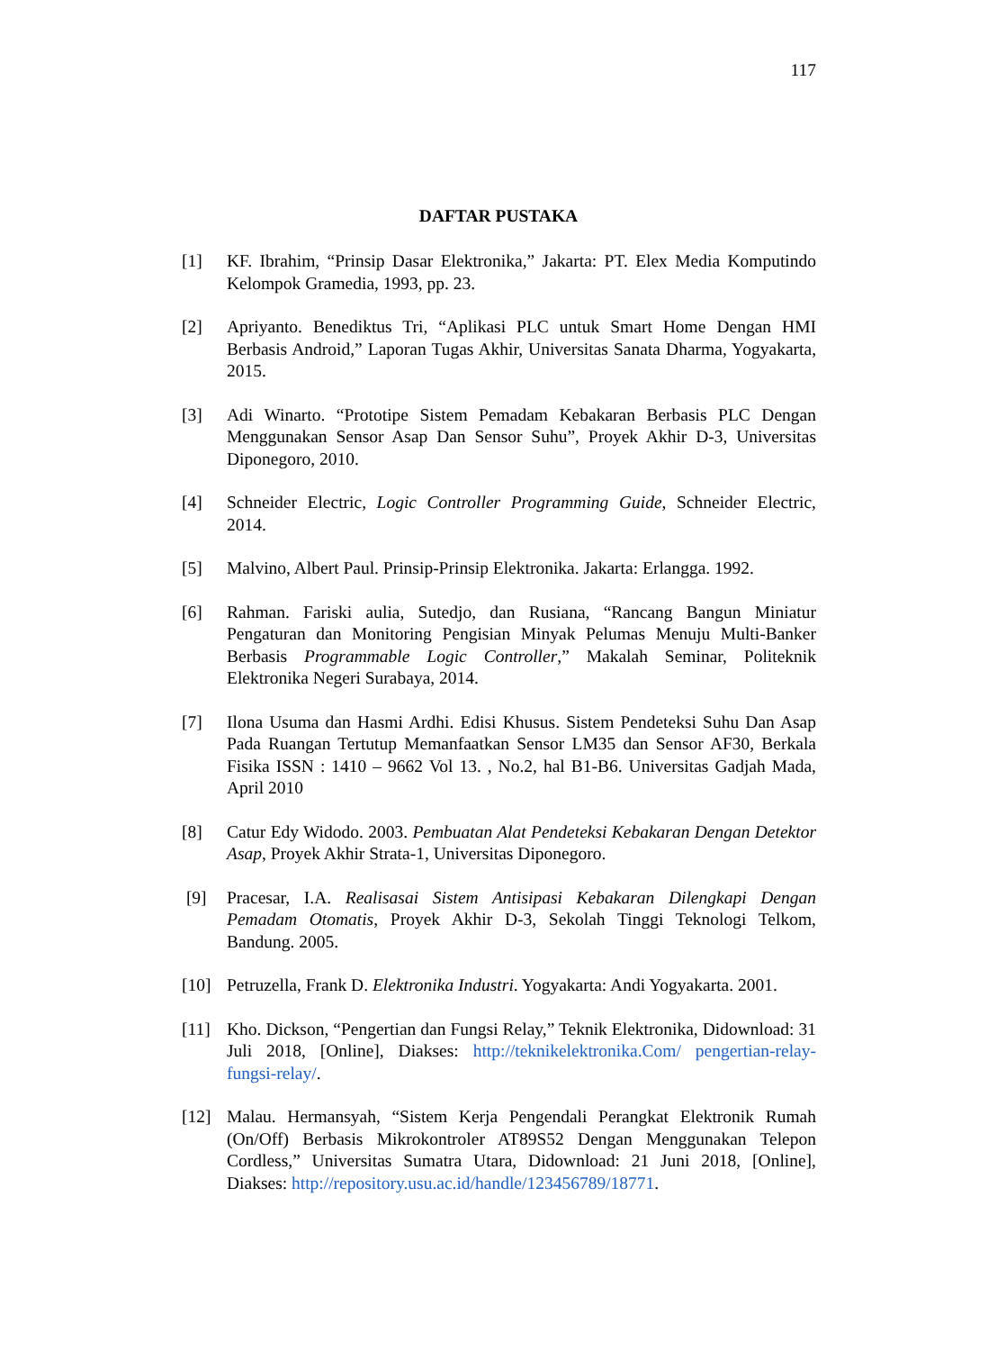117
DAFTAR PUSTAKA
[1] KF. Ibrahim, “Prinsip Dasar Elektronika,” Jakarta: PT. Elex Media Komputindo Kelompok Gramedia, 1993, pp. 23.
[2] Apriyanto. Benediktus Tri, “Aplikasi PLC untuk Smart Home Dengan HMI Berbasis Android,” Laporan Tugas Akhir, Universitas Sanata Dharma, Yogyakarta, 2015.
[3] Adi Winarto. “Prototipe Sistem Pemadam Kebakaran Berbasis PLC Dengan Menggunakan Sensor Asap Dan Sensor Suhu”, Proyek Akhir D-3, Universitas Diponegoro, 2010.
[4] Schneider Electric, Logic Controller Programming Guide, Schneider Electric, 2014.
[5] Malvino, Albert Paul. Prinsip-Prinsip Elektronika. Jakarta: Erlangga. 1992.
[6] Rahman. Fariski aulia, Sutedjo, dan Rusiana, “Rancang Bangun Miniatur Pengaturan dan Monitoring Pengisian Minyak Pelumas Menuju Multi-Banker Berbasis Programmable Logic Controller,” Makalah Seminar, Politeknik Elektronika Negeri Surabaya, 2014.
[7] Ilona Usuma dan Hasmi Ardhi. Edisi Khusus. Sistem Pendeteksi Suhu Dan Asap Pada Ruangan Tertutup Memanfaatkan Sensor LM35 dan Sensor AF30, Berkala Fisika ISSN : 1410 – 9662 Vol 13. , No.2, hal B1-B6. Universitas Gadjah Mada, April 2010
[8] Catur Edy Widodo. 2003. Pembuatan Alat Pendeteksi Kebakaran Dengan Detektor Asap, Proyek Akhir Strata-1, Universitas Diponegoro.
[9] Pracesar, I.A. Realisasai Sistem Antisipasi Kebakaran Dilengkapi Dengan Pemadam Otomatis, Proyek Akhir D-3, Sekolah Tinggi Teknologi Telkom, Bandung. 2005.
[10] Petruzella, Frank D. Elektronika Industri. Yogyakarta: Andi Yogyakarta. 2001.
[11] Kho. Dickson, “Pengertian dan Fungsi Relay,” Teknik Elektronika, Didownload: 31 Juli 2018, [Online], Diakses: http://teknikelektronika.Com/ pengertian-relay-fungsi-relay/.
[12] Malau. Hermansyah, “Sistem Kerja Pengendali Perangkat Elektronik Rumah (On/Off) Berbasis Mikrokontroler AT89S52 Dengan Menggunakan Telepon Cordless,” Universitas Sumatra Utara, Didownload: 21 Juni 2018, [Online], Diakses: http://repository.usu.ac.id/handle/123456789/18771.